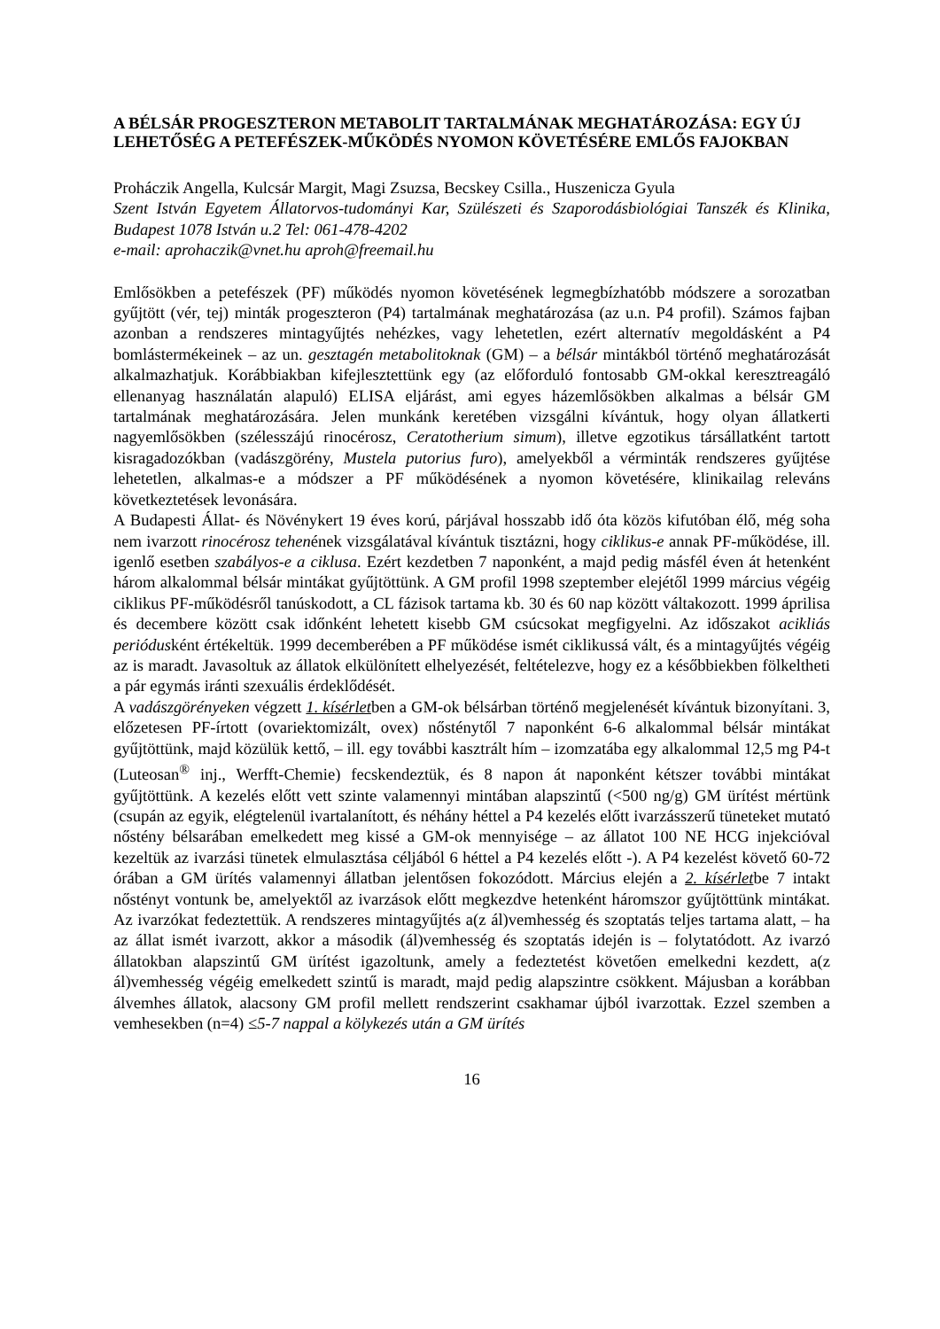A BÉLSÁR PROGESZTERON METABOLIT TARTALMÁNAK MEGHATÁROZÁSA: EGY ÚJ LEHETŐSÉG A PETEFÉSZEK-MŰKÖDÉS NYOMON KÖVETÉSÉRE EMLŐS FAJOKBAN
Proháczik Angella, Kulcsár Margit, Magi Zsuzsa, Becskey Csilla., Huszenicza Gyula
Szent István Egyetem Állatorvos-tudományi Kar, Szülészeti és Szaporodásbiológiai Tanszék és Klinika, Budapest 1078 István u.2 Tel: 061-478-4202
e-mail: aprohaczik@vnet.hu aproh@freemail.hu
Emlősökben a petefészek (PF) működés nyomon követésének legmegbízhatóbb módszere a sorozatban gyűjtött (vér, tej) minták progeszteron (P4) tartalmának meghatározása (az u.n. P4 profil). Számos fajban azonban a rendszeres mintagyűjtés nehézkes, vagy lehetetlen, ezért alternatív megoldásként a P4 bomlástermékeinek – az un. gesztagén metabolitoknak (GM) – a bélsár mintákból történő meghatározását alkalmazhatjuk. Korábbiakban kifejlesztettünk egy (az előforduló fontosabb GM-okkal keresztreagáló ellenanyag használatán alapuló) ELISA eljárást, ami egyes házemlősökben alkalmas a bélsár GM tartalmának meghatározására. Jelen munkánk keretében vizsgálni kívántuk, hogy olyan állatkerti nagyemlősökben (szélesszájú rinocérosz, Ceratotherium simum), illetve egzotikus társállatként tartott kisragadozókban (vadászgörény, Mustela putorius furo), amelyekből a vérminták rendszeres gyűjtése lehetetlen, alkalmas-e a módszer a PF működésének a nyomon követésére, klinikailag releváns következtetések levonására.
A Budapesti Állat- és Növénykert 19 éves korú, párjával hosszabb idő óta közös kifutóban élő, még soha nem ivarzott rinocérosz tehenének vizsgálatával kívántuk tisztázni, hogy ciklikus-e annak PF-működése, ill. igenlő esetben szabályos-e a ciklusa. Ezért kezdetben 7 naponként, a majd pedig másfél éven át hetenként három alkalommal bélsár mintákat gyűjtöttünk. A GM profil 1998 szeptember elejétől 1999 március végéig ciklikus PF-működésről tanúskodott, a CL fázisok tartama kb. 30 és 60 nap között váltakozott. 1999 áprilisa és decembere között csak időnként lehetett kisebb GM csúcsokat megfigyelni. Az időszakot acikliás periódusként értékeltük. 1999 decemberében a PF működése ismét ciklikussá vált, és a mintagyűjtés végéig az is maradt. Javasoltuk az állatok elkülönített elhelyezését, feltételezve, hogy ez a későbbiekben fölkeltheti a pár egymás iránti szexuális érdeklődését.
A vadászgörényeken végzett 1. kísérletben a GM-ok bélsárban történő megjelenését kívántuk bizonyítani. 3, előzetesen PF-írtott (ovariektomizált, ovex) nősténytől 7 naponként 6-6 alkalommal bélsár mintákat gyűjtöttünk, majd közülük kettő, – ill. egy további kasztrált hím – izomzatába egy alkalommal 12,5 mg P4-t (Luteosan<sup>®</sup> inj., Werfft-Chemie) fecskendeztük, és 8 napon át naponként kétszer további mintákat gyűjtöttünk. A kezelés előtt vett szinte valamennyi mintában alapszintű (<500 ng/g) GM ürítést mértünk (csupán az egyik, elégtelenül ivartalanított, és néhány héttel a P4 kezelés előtt ivarzásszerű tüneteket mutató nőstény bélsarában emelkedett meg kissé a GM-ok mennyisége – az állatot 100 NE HCG injekcióval kezeltük az ivarzási tünetek elmulasztása céljából 6 héttel a P4 kezelés előtt -). A P4 kezelést követő 60-72 órában a GM ürítés valamennyi állatban jelentősen fokozódott. Március elején a 2. kísérletbe 7 intakt nőstényt vontunk be, amelyektől az ivarzások előtt megkezdve hetenként háromszor gyűjtöttünk mintákat. Az ivarzókat fedeztettük. A rendszeres mintagyűjtés a(z ál)vemhesség és szoptatás teljes tartama alatt, – ha az állat ismét ivarzott, akkor a második (ál)vemhesség és szoptatás idején is – folytatódott. Az ivarzó állatokban alapszintű GM ürítést igazoltunk, amely a fedeztetést követően emelkedni kezdett, a(z ál)vemhesség végéig emelkedett szintű is maradt, majd pedig alapszintre csökkent. Májusban a korábban álvemhes állatok, alacsony GM profil mellett rendszerint csakhamar újból ivarzottak. Ezzel szemben a vemhesekben (n=4) ≤5-7 nappal a kölykezés után a GM ürítés
16